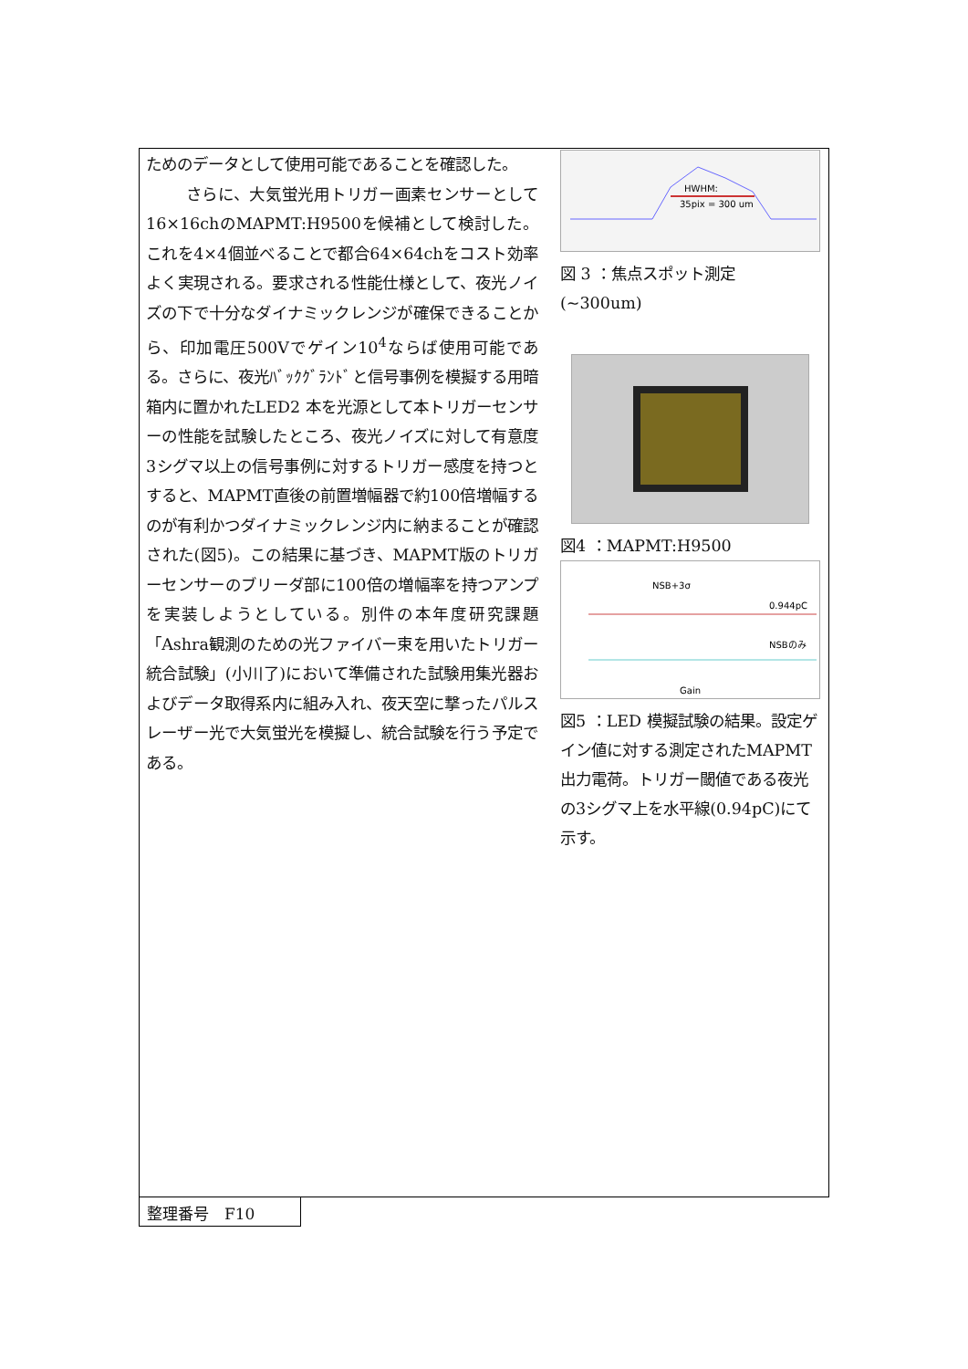ためのデータとして使用可能であることを確認した。
さらに、大気蛍光用トリガー画素センサーとして16×16chのMAPMT:H9500を候補として検討した。これを4×4個並べることで都合64×64chをコスト効率よく実現される。要求される性能仕様として、夜光ノイズの下で十分なダイナミックレンジが確保できることから、印加電圧500Vでゲイン10<sup>4</sup>ならば使用可能である。さらに、夜光ﾊﾞｯｸｸﾞﾗﾝﾄﾞと信号事例を模擬する用暗箱内に置かれたLED2 本を光源として本トリガーセンサーの性能を試験したところ、夜光ノイズに対して有意度3シグマ以上の信号事例に対するトリガー感度を持つとすると、MAPMT直後の前置増幅器で約100倍増幅するのが有利かつダイナミックレンジ内に納まることが確認された(図5)。この結果に基づき、MAPMT版のトリガーセンサーのブリーダ部に100倍の増幅率を持つアンプを実装しようとしている。別件の本年度研究課題「Ashra観測のための光ファイバー束を用いたトリガー統合試験」(小川了)において準備された試験用集光器およびデータ取得系内に組み入れ、夜天空に撃ったパルスレーザー光で大気蛍光を模擬し、統合試験を行う予定である。
HWHM:
35pix = 300 um
図 3 ：焦点スポット測定 (~300um)
図4 ：MAPMT:H9500
NSB+3σ
0.944pC
NSBのみ
Gain
図5 ：LED 模擬試験の結果。設定ゲイン値に対する測定されたMAPMT出力電荷。トリガー閾値である夜光の3シグマ上を水平線(0.94pC)にて示す。
整理番号　F10